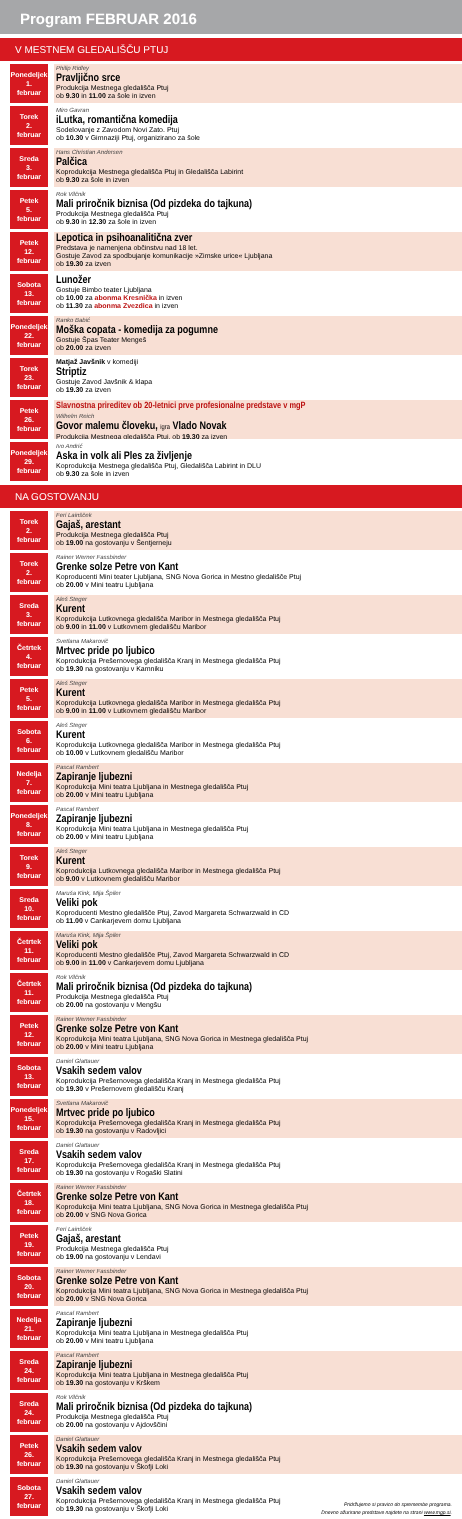Program FEBRUAR 2016
V MESTNEM GLEDALIŠČU PTUJ
Ponedeljek
1.
februar
Philip Ridley
Pravljično srce
Produkcija Mestnega gledališča Ptuj
ob 9.30 in 11.00 za šole in izven
Torek
2.
februar
Miro Gavran
iLutka, romantična komedija
Sodelovanje z Zavodom Novi Zato. Ptuj
ob 10.30 v Gimnaziji Ptuj, organizirano za šole
Sreda
3.
februar
Hans Christian Andersen
Palčica
Koprodukcija Mestnega gledališča Ptuj in Gledališča Labirint
ob 9.30 za šole in izven
Petek
5.
februar
Rok Vilčnik
Mali priročnik biznisa (Od pizdeka do tajkuna)
Produkcija Mestnega gledališča Ptuj
ob 9.30 in 12.30 za šole in izven
Petek
12.
februar
Lepotica in psihoanalitična zver
Predstava je namenjena občinstvu nad 18 let.
Gostuje Zavod za spodbujanje komunikacije »Zimske urice« Ljubljana
ob 19.30 za izven
Sobota
13.
februar
Lunožer
Gostuje Bimbo teater Ljubljana
ob 10.00 za abonma Kresnička in izven
ob 11.30 za abonma Zvezdica in izven
Ponedeljek
22.
februar
Ranko Babić
Moška copata - komedija za pogumne
Gostuje Špas Teater Mengeš
ob 20.00 za izven
Torek
23.
februar
Matjaž Javšnik v komediji
Striptiz
Gostuje Zavod Javšnik & klapa
ob 19.30 za izven
Petek
26.
februar
Slavnostna prireditev ob 20-letnici prve profesionalne predstave v mgP
Wilhelm Reich
Govor malemu človeku, igra Vlado Novak
Produkcija Mestnega gledališča Ptuj, ob 19.30 za izven
Ponedeljek
29.
februar
Ivo Andrić
Aska in volk ali Ples za življenje
Koprodukcija Mestnega gledališča Ptuj, Gledališča Labirint in DLU
ob 9.30 za šole in izven
NA GOSTOVANJU
Torek
2.
februar
Feri Lainšček
Gajaš, arestant
Produkcija Mestnega gledališča Ptuj
ob 19.00 na gostovanju v Šentjerneju
Torek
2.
februar
Rainer Werner Fassbinder
Grenke solze Petre von Kant
Koproducenti Mini teater Ljubljana, SNG Nova Gorica in Mestno gledališče Ptuj
ob 20.00 v Mini teatru Ljubljana
Sreda
3.
februar
Aleš Steger
Kurent
Koprodukcija Lutkovnega gledališča Maribor in Mestnega gledališča Ptuj
ob 9.00 in 11.00 v Lutkovnem gledališču Maribor
Četrtek
4.
februar
Svetlana Makarovič
Mrtvec pride po ljubico
Koprodukcija Prešernovega gledališča Kranj in Mestnega gledališča Ptuj
ob 19.30 na gostovanju v Kamniku
Petek
5.
februar
Aleš Steger
Kurent
Koprodukcija Lutkovnega gledališča Maribor in Mestnega gledališča Ptuj
ob 9.00 in 11.00 v Lutkovnem gledališču Maribor
Sobota
6.
februar
Aleš Steger
Kurent
Koprodukcija Lutkovnega gledališča Maribor in Mestnega gledališča Ptuj
ob 10.00 v Lutkovnem gledališču Maribor
Nedelja
7.
februar
Pascal Rambert
Zapiranje ljubezni
Koprodukcija Mini teatra Ljubljana in Mestnega gledališča Ptuj
ob 20.00 v Mini teatru Ljubljana
Ponedeljek
8.
februar
Pascal Rambert
Zapiranje ljubezni
Koprodukcija Mini teatra Ljubljana in Mestnega gledališča Ptuj
ob 20.00 v Mini teatru Ljubljana
Torek
9.
februar
Aleš Steger
Kurent
Koprodukcija Lutkovnega gledališča Maribor in Mestnega gledališča Ptuj
ob 9.00 v Lutkovnem gledališču Maribor
Sreda
10.
februar
Maruša Kink, Mija Špiler
Veliki pok
Koproducenti Mestno gledališče Ptuj, Zavod Margareta Schwarzwald in CD
ob 11.00 v Cankarjevem domu Ljubljana
Četrtek
11.
februar
Maruša Kink, Mija Špiler
Veliki pok
Koproducenti Mestno gledališče Ptuj, Zavod Margareta Schwarzwald in CD
ob 9.00 in 11.00 v Cankarjevem domu Ljubljana
Četrtek
11.
februar
Rok Vilčnik
Mali priročnik biznisa (Od pizdeka do tajkuna)
Produkcija Mestnega gledališča Ptuj
ob 20.00 na gostovanju v Mengšu
Petek
12.
februar
Rainer Werner Fassbinder
Grenke solze Petre von Kant
Koprodukcija Mini teatra Ljubljana, SNG Nova Gorica in Mestnega gledališča Ptuj
ob 20.00 v Mini teatru Ljubljana
Sobota
13.
februar
Daniel Glattauer
Vsakih sedem valov
Koprodukcija Prešernovega gledališča Kranj in Mestnega gledališča Ptuj
ob 19.30 v Prešernovem gledališču Kranj
Ponedeljek
15.
februar
Svetlana Makarovič
Mrtvec pride po ljubico
Koprodukcija Prešernovega gledališča Kranj in Mestnega gledališča Ptuj
ob 19.30 na gostovanju v Radovljici
Sreda
17.
februar
Daniel Glattauer
Vsakih sedem valov
Koprodukcija Prešernovega gledališča Kranj in Mestnega gledališča Ptuj
ob 19.30 na gostovanju v Rogaški Slatini
Četrtek
18.
februar
Rainer Werner Fassbinder
Grenke solze Petre von Kant
Koprodukcija Mini teatra Ljubljana, SNG Nova Gorica in Mestnega gledališča Ptuj
ob 20.00 v SNG Nova Gorica
Petek
19.
februar
Feri Lainšček
Gajaš, arestant
Produkcija Mestnega gledališča Ptuj
ob 19.00 na gostovanju v Lendavi
Sobota
20.
februar
Rainer Werner Fassbinder
Grenke solze Petre von Kant
Koprodukcija Mini teatra Ljubljana, SNG Nova Gorica in Mestnega gledališča Ptuj
ob 20.00 v SNG Nova Gorica
Nedelja
21.
februar
Pascal Rambert
Zapiranje ljubezni
Koprodukcija Mini teatra Ljubljana in Mestnega gledališča Ptuj
ob 20.00 v Mini teatru Ljubljana
Sreda
24.
februar
Pascal Rambert
Zapiranje ljubezni
Koprodukcija Mini teatra Ljubljana in Mestnega gledališča Ptuj
ob 19.30 na gostovanju v Krškem
Sreda
24.
februar
Rok Vilčnik
Mali priročnik biznisa (Od pizdeka do tajkuna)
Produkcija Mestnega gledališča Ptuj
ob 20.00 na gostovanju v Ajdovščini
Petek
26.
februar
Daniel Glattauer
Vsakih sedem valov
Koprodukcija Prešernovega gledališča Kranj in Mestnega gledališča Ptuj
ob 19.30 na gostovanju v Škofji Loki
Sobota
27.
februar
Daniel Glattauer
Vsakih sedem valov
Koprodukcija Prešernovega gledališča Kranj in Mestnega gledališča Ptuj
ob 19.30 na gostovanju v Škofji Loki
Pridržujemo si pravico do spremembe programa.
Dnevno ažurirane predstave najdete na strani www.mgp.si.